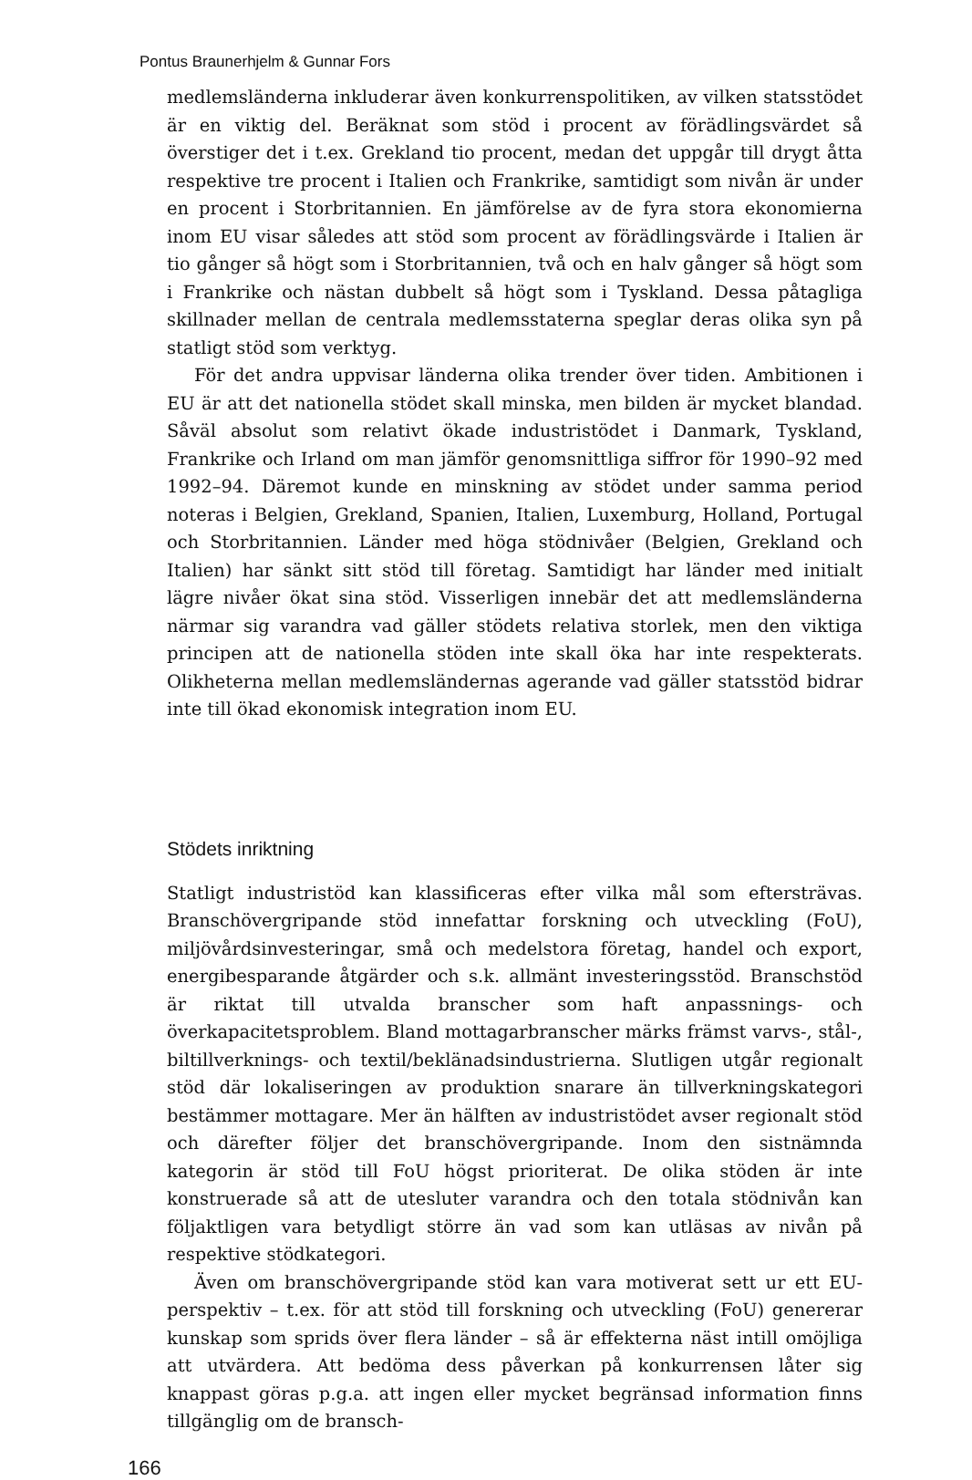Pontus Braunerhjelm & Gunnar Fors
medlemsländerna inkluderar även konkurrenspolitiken, av vilken statsstödet är en viktig del. Beräknat som stöd i procent av förädlingsvärdet så överstiger det i t.ex. Grekland tio procent, medan det uppgår till drygt åtta respektive tre procent i Italien och Frankrike, samtidigt som nivån är under en procent i Storbritannien. En jämförelse av de fyra stora ekonomierna inom EU visar således att stöd som procent av förädlingsvärde i Italien är tio gånger så högt som i Storbritannien, två och en halv gånger så högt som i Frankrike och nästan dubbelt så högt som i Tyskland. Dessa påtagliga skillnader mellan de centrala medlemsstaterna speglar deras olika syn på statligt stöd som verktyg.
För det andra uppvisar länderna olika trender över tiden. Ambitionen i EU är att det nationella stödet skall minska, men bilden är mycket blandad. Såväl absolut som relativt ökade industristödet i Danmark, Tyskland, Frankrike och Irland om man jämför genomsnittliga siffror för 1990–92 med 1992–94. Däremot kunde en minskning av stödet under samma period noteras i Belgien, Grekland, Spanien, Italien, Luxemburg, Holland, Portugal och Storbritannien. Länder med höga stödnivåer (Belgien, Grekland och Italien) har sänkt sitt stöd till företag. Samtidigt har länder med initialt lägre nivåer ökat sina stöd. Visserligen innebär det att medlemsländerna närmar sig varandra vad gäller stödets relativa storlek, men den viktiga principen att de nationella stöden inte skall öka har inte respekterats. Olikheterna mellan medlemsländernas agerande vad gäller statsstöd bidrar inte till ökad ekonomisk integration inom EU.
Stödets inriktning
Statligt industristöd kan klassificeras efter vilka mål som eftersträvas. Branschövergripande stöd innefattar forskning och utveckling (FoU), miljövårdsinvesteringar, små och medelstora företag, handel och export, energibesparande åtgärder och s.k. allmänt investeringsstöd. Branschstöd är riktat till utvalda branscher som haft anpassnings- och överkapacitetsproblem. Bland mottagarbranscher märks främst varvs-, stål-, biltillverknings- och textil/beklänadsindustrierna. Slutligen utgår regionalt stöd där lokaliseringen av produktion snarare än tillverkningskategori bestämmer mottagare. Mer än hälften av industristödet avser regionalt stöd och därefter följer det branschövergripande. Inom den sistnämnda kategorin är stöd till FoU högst prioriterat. De olika stöden är inte konstruerade så att de utesluter varandra och den totala stödnivån kan följaktligen vara betydligt större än vad som kan utläsas av nivån på respektive stödkategori.
Även om branschövergripande stöd kan vara motiverat sett ur ett EU-perspektiv – t.ex. för att stöd till forskning och utveckling (FoU) genererar kunskap som sprids över flera länder – så är effekterna näst intill omöjliga att utvärdera. Att bedöma dess påverkan på konkurrensen låter sig knappast göras p.g.a. att ingen eller mycket begränsad information finns tillgänglig om de bransch-
166